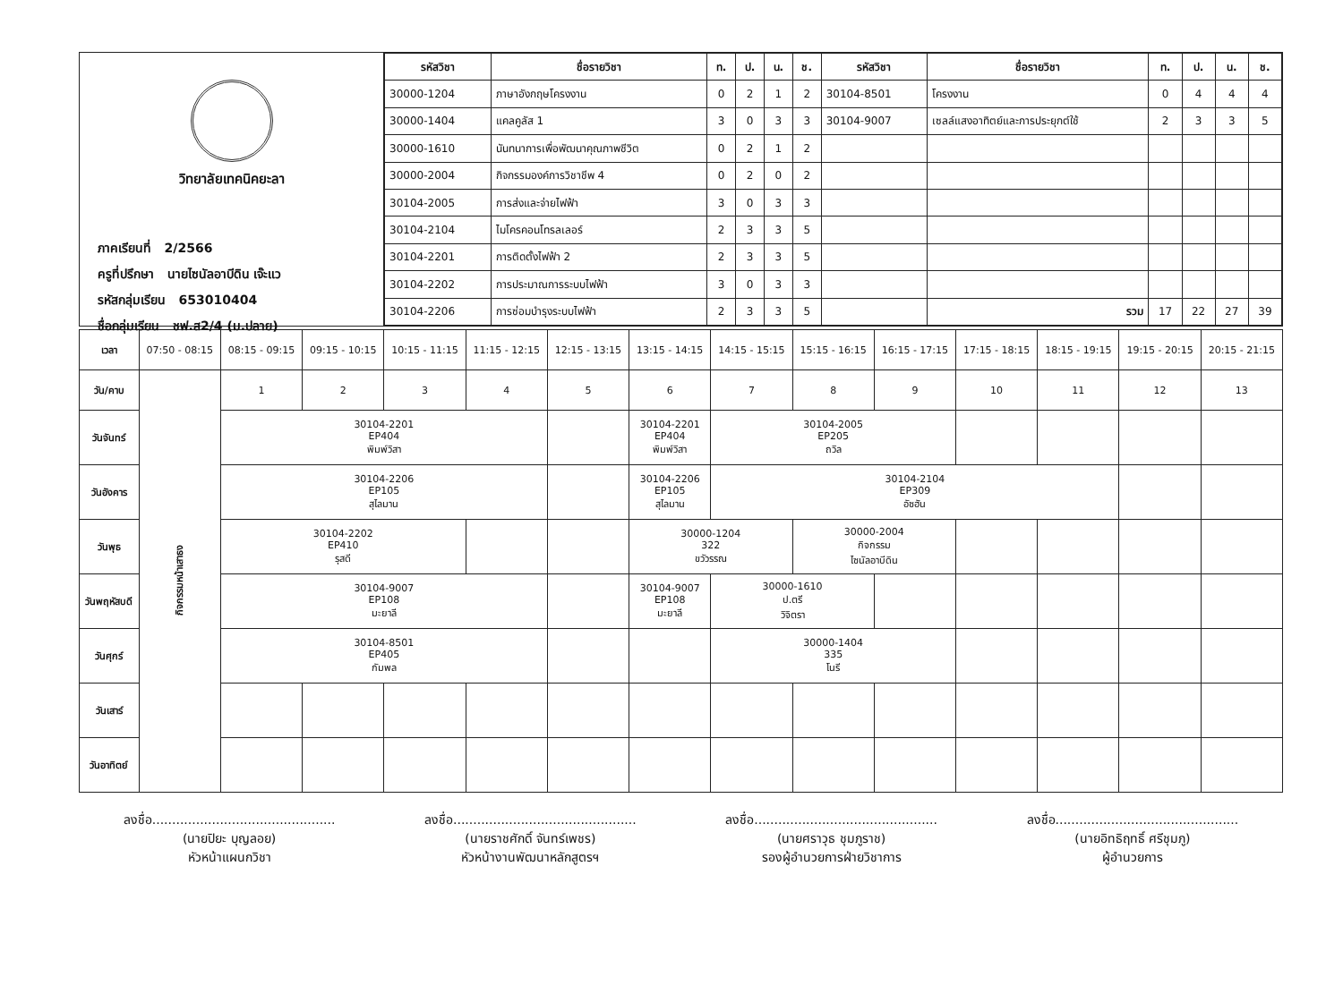วิทยาลัยเทคนิคยะลา
ภาคเรียนที่ 2/2566
ครูที่ปรึกษา นายไซนัลอาบีดิน เจ๊ะแว
รหัสกลุ่มเรียน 653010404
ชื่อกลุ่มเรียน ชฟ.ส2/4 (ม.ปลาย)
| รหัสวิชา | ชื่อรายวิชา | ท. | ป. | น. | ช. | รหัสวิชา | ชื่อรายวิชา | ท. | ป. | น. | ช. |
| --- | --- | --- | --- | --- | --- | --- | --- | --- | --- | --- | --- |
| 30000-1204 | ภาษาอังกฤษโครงงาน | 0 | 2 | 1 | 2 | 30104-8501 | โครงงาน | 0 | 4 | 4 | 4 |
| 30000-1404 | แคลคูลัส 1 | 3 | 0 | 3 | 3 | 30104-9007 | เซลล์แสงอาทิตย์และการประยุกต์ใช้ | 2 | 3 | 3 | 5 |
| 30000-1610 | นันทนาการเพื่อพัฒนาคุณภาพชีวิต | 0 | 2 | 1 | 2 | | | | | | |
| 30000-2004 | กิจกรรมองค์การวิชาชีพ 4 | 0 | 2 | 0 | 2 | | | | | | |
| 30104-2005 | การส่งและจ่ายไฟฟ้า | 3 | 0 | 3 | 3 | | | | | | |
| 30104-2104 | ไมโครคอนโทรลเลอร์ | 2 | 3 | 3 | 5 | | | | | | |
| 30104-2201 | การติดตั้งไฟฟ้า 2 | 2 | 3 | 3 | 5 | | | | | | |
| 30104-2202 | การประมาณการระบบไฟฟ้า | 3 | 0 | 3 | 3 | | | | | | |
| 30104-2206 | การซ่อมบำรุงระบบไฟฟ้า | 2 | 3 | 3 | 5 | | รวม | 17 | 22 | 27 | 39 |
| เวลา | 07:50 - 08:15 | 08:15 - 09:15 | 09:15 - 10:15 | 10:15 - 11:15 | 11:15 - 12:15 | 12:15 - 13:15 | 13:15 - 14:15 | 14:15 - 15:15 | 15:15 - 16:15 | 16:15 - 17:15 | 17:15 - 18:15 | 18:15 - 19:15 | 19:15 - 20:15 | 20:15 - 21:15 |
| วัน/คาบ | กิจกรรมหน้าเสาธง | 1 | 2 | 3 | 4 | 5 | 6 | 7 | 8 | 9 | 10 | 11 | 12 | 13 |
| วันจันทร์ | | 30104-2201 EP404 พิมพ์วิสา | | | | | 30104-2201 EP404 พิมพ์วิสา | 30104-2005 EP205 ถวิล | | | | | | |
| วันอังคาร | | 30104-2206 EP105 สุไลมาน | | | | | 30104-2206 EP105 สุไลมาน | 30104-2104 EP309 อัซฮัน | | | | | | |
| วันพุธ | | 30104-2202 EP410 รุสดี | | | | | 30000-1204 322 ขวัวรรณ | | 30000-2004 กิจกรรม ไซนัลอาบีดิน | | | | | |
| วันพฤหัสบดี | | 30104-9007 EP108 มะยาลี | | | | | 30104-9007 EP108 มะยาลี | 30000-1610 ป.ตรี วิจิตรา | | | | | | |
| วันศุกร์ | | 30104-8501 EP405 กัมพล | | | | | | 30000-1404 335 โนรี | | | | | | |
| วันเสาร์ | | | | | | | | | | | | | | |
| วันอาทิตย์ | | | | | | | | | | | | | | |
ลงชื่อ..............................................
(นายปิยะ บุญลอย)
หัวหน้าแผนกวิชา
ลงชื่อ..............................................
(นายราชศักดิ์ จันทร์เพชร)
หัวหน้างานพัฒนาหลักสูตรฯ
ลงชื่อ..............................................
(นายศราวุธ ชุมภูราช)
รองผู้อำนวยการฝ่ายวิชาการ
ลงชื่อ..............................................
(นายอิทธิฤทธิ์ ศรีชุมภู)
ผู้อำนวยการ